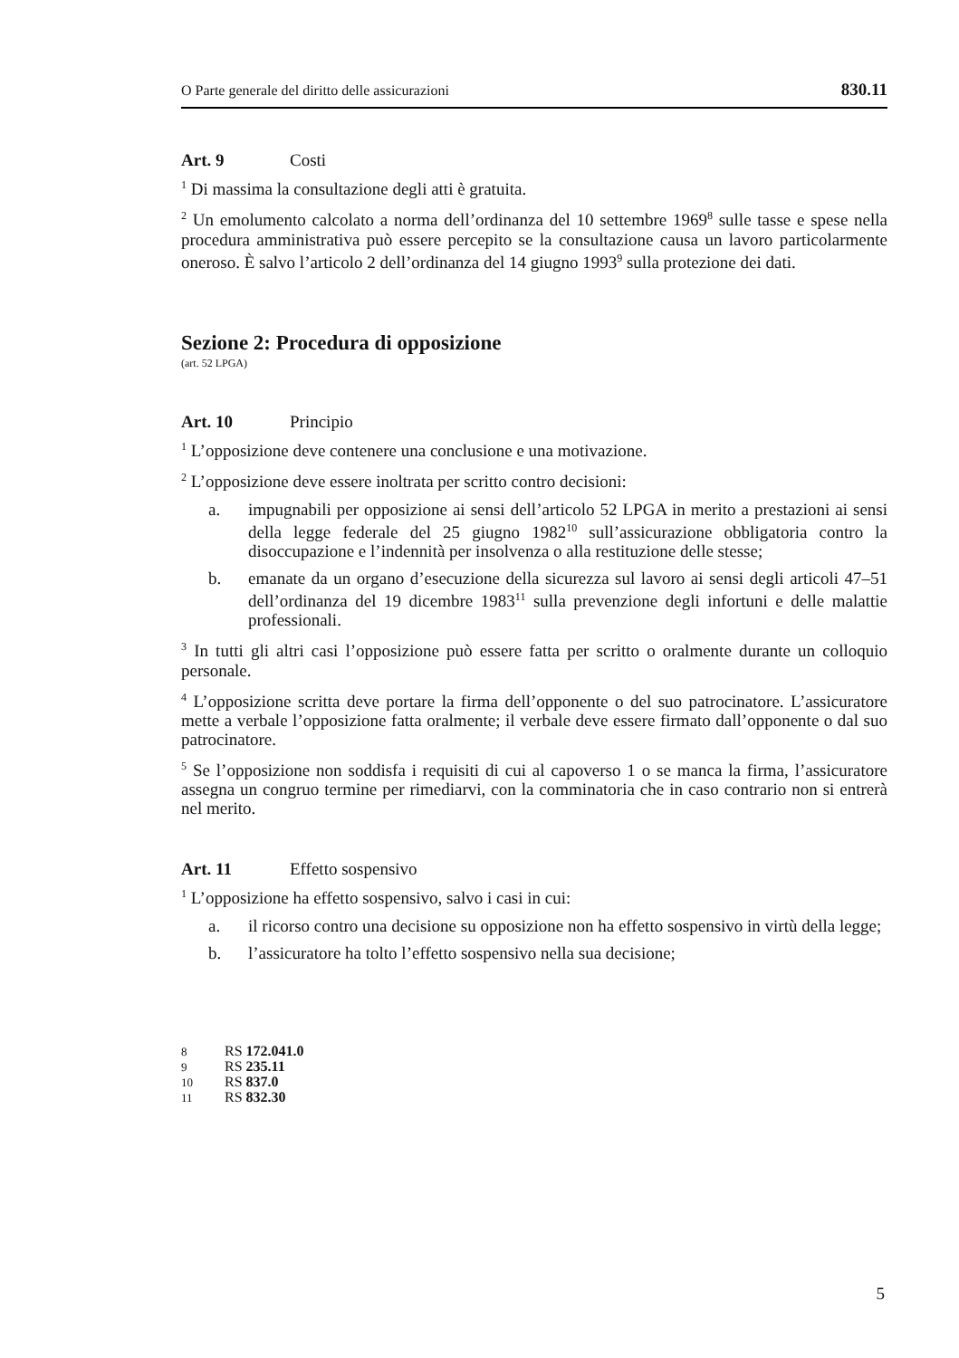O Parte generale del diritto delle assicurazioni 830.11
Art. 9 Costi
<sup>1</sup> Di massima la consultazione degli atti è gratuita.
<sup>2</sup> Un emolumento calcolato a norma dell’ordinanza del 10 settembre 1969<sup>8</sup> sulle tasse e spese nella procedura amministrativa può essere percepito se la consultazione causa un lavoro particolarmente oneroso. È salvo l’articolo 2 dell’ordinanza del 14 giugno 1993<sup>9</sup> sulla protezione dei dati.
Sezione 2: Procedura di opposizione
(art. 52 LPGA)
Art. 10 Principio
<sup>1</sup> L’opposizione deve contenere una conclusione e una motivazione.
<sup>2</sup> L’opposizione deve essere inoltrata per scritto contro decisioni:
a. impugnabili per opposizione ai sensi dell’articolo 52 LPGA in merito a prestazioni ai sensi della legge federale del 25 giugno 1982<sup>10</sup> sull’assicurazione obbligatoria contro la disoccupazione e l’indennità per insolvenza o alla restituzione delle stesse;
b. emanate da un organo d’esecuzione della sicurezza sul lavoro ai sensi degli articoli 47–51 dell’ordinanza del 19 dicembre 1983<sup>11</sup> sulla prevenzione degli infortuni e delle malattie professionali.
<sup>3</sup> In tutti gli altri casi l’opposizione può essere fatta per scritto o oralmente durante un colloquio personale.
<sup>4</sup> L’opposizione scritta deve portare la firma dell’opponente o del suo patrocinatore. L’assicuratore mette a verbale l’opposizione fatta oralmente; il verbale deve essere firmato dall’opponente o dal suo patrocinatore.
<sup>5</sup> Se l’opposizione non soddisfa i requisiti di cui al capoverso 1 o se manca la firma, l’assicuratore assegna un congruo termine per rimediarvi, con la comminatoria che in caso contrario non si entrerà nel merito.
Art. 11 Effetto sospensivo
<sup>1</sup> L’opposizione ha effetto sospensivo, salvo i casi in cui:
a. il ricorso contro una decisione su opposizione non ha effetto sospensivo in virtù della legge;
b. l’assicuratore ha tolto l’effetto sospensivo nella sua decisione;
8 RS 172.041.0
9 RS 235.11
10 RS 837.0
11 RS 832.30
5